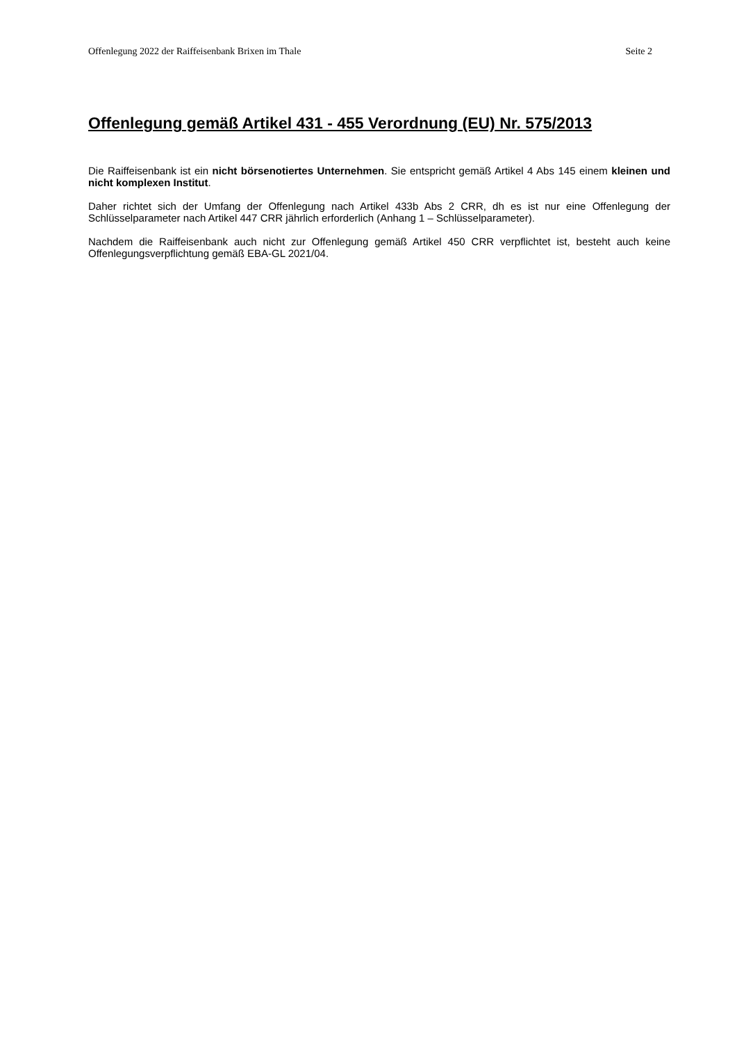Offenlegung 2022 der Raiffeisenbank Brixen im Thale Seite 2
Offenlegung gemäß Artikel 431 - 455 Verordnung (EU) Nr. 575/2013
Die Raiffeisenbank ist ein nicht börsenotiertes Unternehmen. Sie entspricht gemäß Artikel 4 Abs 145 einem kleinen und nicht komplexen Institut.
Daher richtet sich der Umfang der Offenlegung nach Artikel 433b Abs 2 CRR, dh es ist nur eine Offenlegung der Schlüsselparameter nach Artikel 447 CRR jährlich erforderlich (Anhang 1 – Schlüsselparameter).
Nachdem die Raiffeisenbank auch nicht zur Offenlegung gemäß Artikel 450 CRR verpflichtet ist, besteht auch keine Offenlegungsverpflichtung gemäß EBA-GL 2021/04.